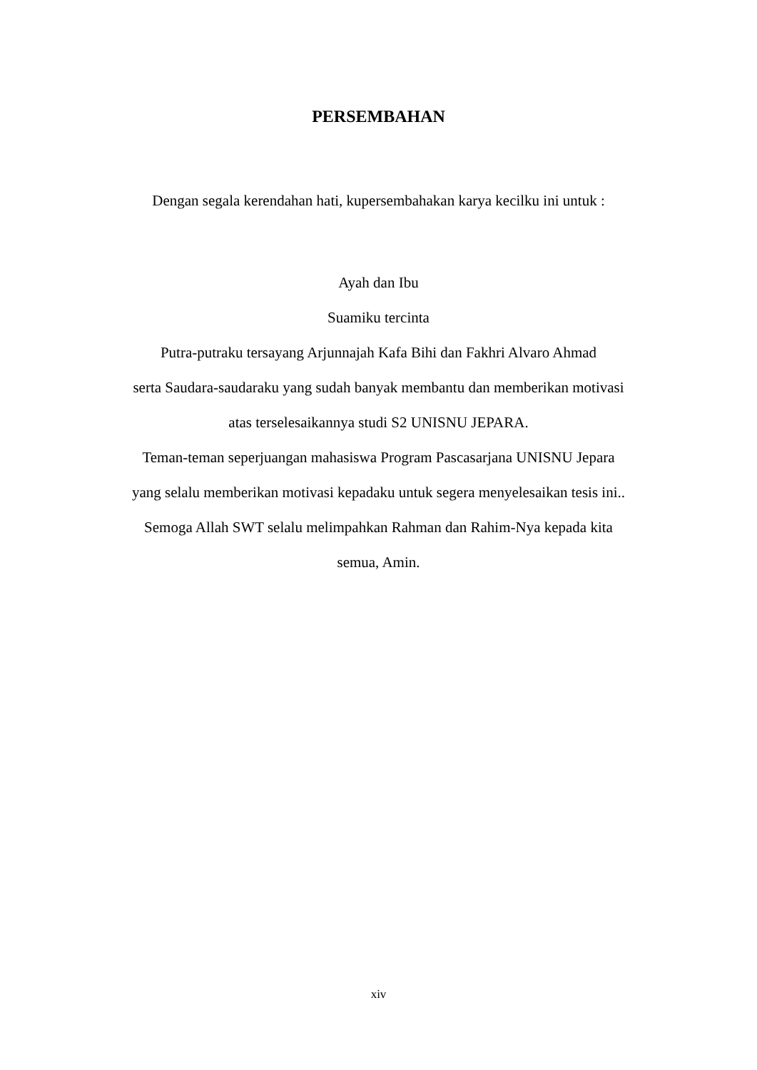PERSEMBAHAN
Dengan segala kerendahan hati, kupersembahakan karya kecilku ini untuk :
Ayah dan Ibu
Suamiku tercinta
Putra-putraku tersayang Arjunnajah Kafa Bihi dan Fakhri Alvaro Ahmad
serta Saudara-saudaraku yang sudah banyak membantu dan memberikan motivasi
atas terselesaikannya studi S2 UNISNU JEPARA.
Teman-teman seperjuangan mahasiswa Program Pascasarjana UNISNU Jepara
yang selalu memberikan motivasi kepadaku untuk segera menyelesaikan tesis ini..
Semoga Allah SWT selalu melimpahkan Rahman dan Rahim-Nya kepada kita
semua, Amin.
xiv